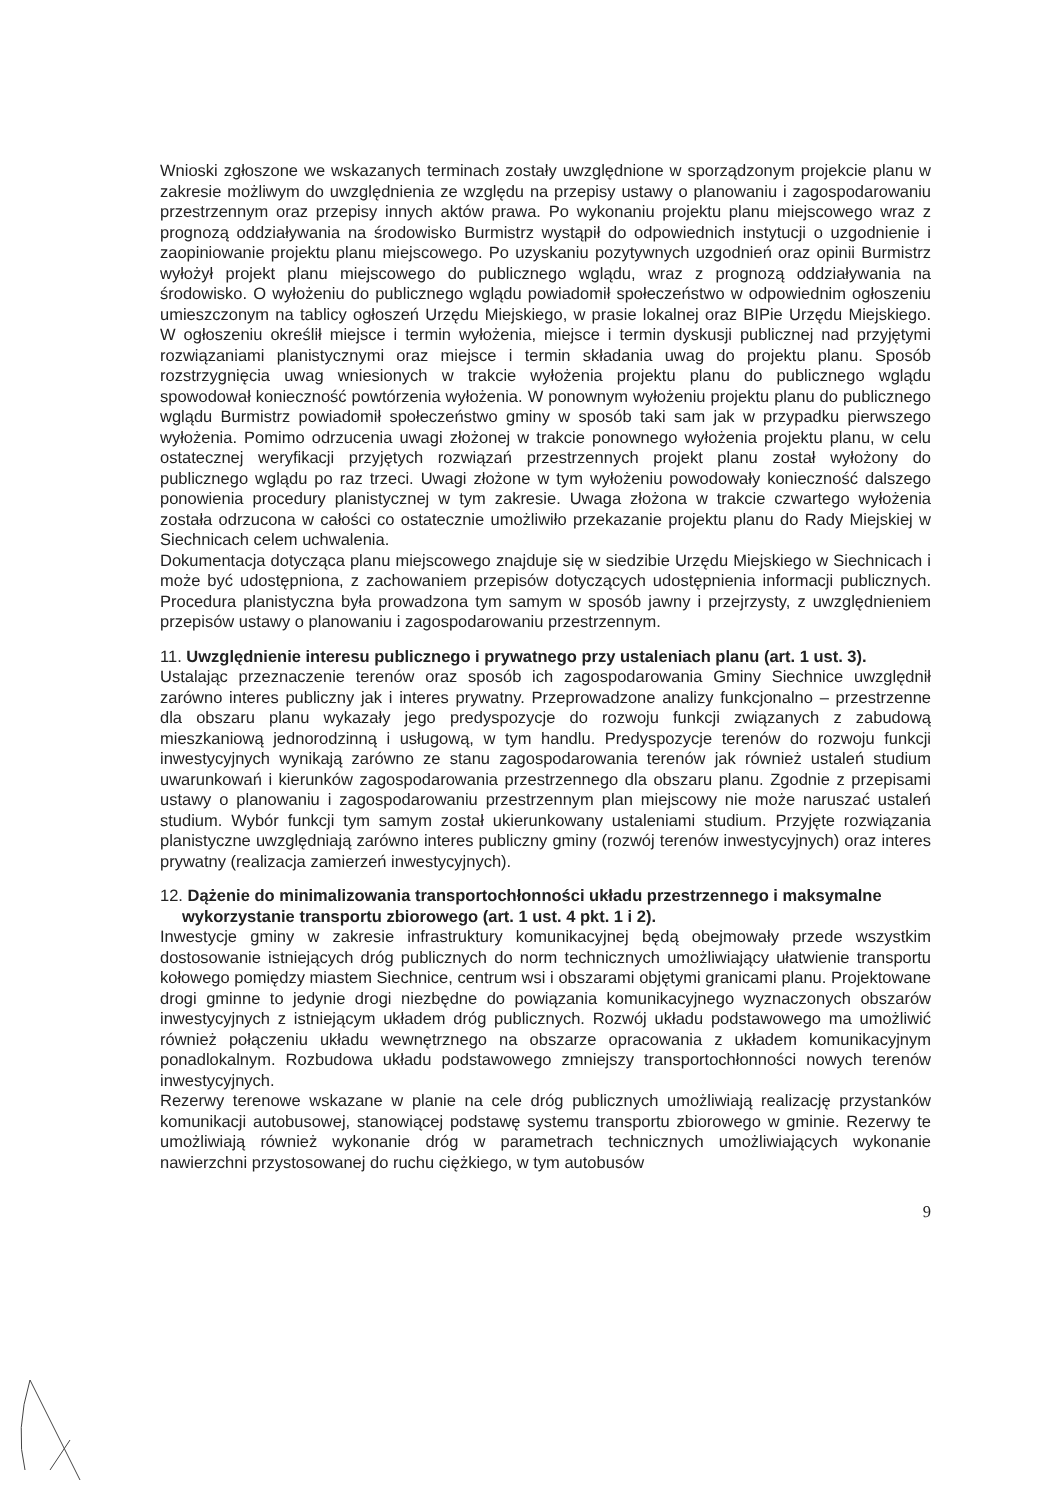Wnioski zgłoszone we wskazanych terminach zostały uwzględnione w sporządzonym projekcie planu w zakresie możliwym do uwzględnienia ze względu na przepisy ustawy o planowaniu i zagospodarowaniu przestrzennym oraz przepisy innych aktów prawa. Po wykonaniu projektu planu miejscowego wraz z prognozą oddziaływania na środowisko Burmistrz wystąpił do odpowiednich instytucji o uzgodnienie i zaopiniowanie projektu planu miejscowego. Po uzyskaniu pozytywnych uzgodnień oraz opinii Burmistrz wyłożył projekt planu miejscowego do publicznego wglądu, wraz z prognozą oddziaływania na środowisko. O wyłożeniu do publicznego wglądu powiadomił społeczeństwo w odpowiednim ogłoszeniu umieszczonym na tablicy ogłoszeń Urzędu Miejskiego, w prasie lokalnej oraz BIPie Urzędu Miejskiego. W ogłoszeniu określił miejsce i termin wyłożenia, miejsce i termin dyskusji publicznej nad przyjętymi rozwiązaniami planistycznymi oraz miejsce i termin składania uwag do projektu planu. Sposób rozstrzygnięcia uwag wniesionych w trakcie wyłożenia projektu planu do publicznego wglądu spowodował konieczność powtórzenia wyłożenia. W ponownym wyłożeniu projektu planu do publicznego wglądu Burmistrz powiadomił społeczeństwo gminy w sposób taki sam jak w przypadku pierwszego wyłożenia. Pomimo odrzucenia uwagi złożonej w trakcie ponownego wyłożenia projektu planu, w celu ostatecznej weryfikacji przyjętych rozwiązań przestrzennych projekt planu został wyłożony do publicznego wglądu po raz trzeci. Uwagi złożone w tym wyłożeniu powodowały konieczność dalszego ponowienia procedury planistycznej w tym zakresie. Uwaga złożona w trakcie czwartego wyłożenia została odrzucona w całości co ostatecznie umożliwiło przekazanie projektu planu do Rady Miejskiej w Siechnicach celem uchwalenia.
Dokumentacja dotycząca planu miejscowego znajduje się w siedzibie Urzędu Miejskiego w Siechnicach i może być udostępniona, z zachowaniem przepisów dotyczących udostępnienia informacji publicznych. Procedura planistyczna była prowadzona tym samym w sposób jawny i przejrzysty, z uwzględnieniem przepisów ustawy o planowaniu i zagospodarowaniu przestrzennym.
11. Uwzględnienie interesu publicznego i prywatnego przy ustaleniach planu (art. 1 ust. 3).
Ustalając przeznaczenie terenów oraz sposób ich zagospodarowania Gminy Siechnice uwzględnił zarówno interes publiczny jak i interes prywatny. Przeprowadzone analizy funkcjonalno – przestrzenne dla obszaru planu wykazały jego predyspozycje do rozwoju funkcji związanych z zabudową mieszkaniową jednorodzinną i usługową, w tym handlu. Predyspozycje terenów do rozwoju funkcji inwestycyjnych wynikają zarówno ze stanu zagospodarowania terenów jak również ustaleń studium uwarunkowań i kierunków zagospodarowania przestrzennego dla obszaru planu. Zgodnie z przepisami ustawy o planowaniu i zagospodarowaniu przestrzennym plan miejscowy nie może naruszać ustaleń studium. Wybór funkcji tym samym został ukierunkowany ustaleniami studium. Przyjęte rozwiązania planistyczne uwzględniają zarówno interes publiczny gminy (rozwój terenów inwestycyjnych) oraz interes prywatny (realizacja zamierzeń inwestycyjnych).
12. Dążenie do minimalizowania transportochłonności układu przestrzennego i maksymalne wykorzystanie transportu zbiorowego (art. 1 ust. 4 pkt. 1 i 2).
Inwestycje gminy w zakresie infrastruktury komunikacyjnej będą obejmowały przede wszystkim dostosowanie istniejących dróg publicznych do norm technicznych umożliwiający ułatwienie transportu kołowego pomiędzy miastem Siechnice, centrum wsi i obszarami objętymi granicami planu. Projektowane drogi gminne to jedynie drogi niezbędne do powiązania komunikacyjnego wyznaczonych obszarów inwestycyjnych z istniejącym układem dróg publicznych. Rozwój układu podstawowego ma umożliwić również połączeniu układu wewnętrznego na obszarze opracowania z układem komunikacyjnym ponadlokalnym. Rozbudowa układu podstawowego zmniejszy transportochłonności nowych terenów inwestycyjnych.
Rezerwy terenowe wskazane w planie na cele dróg publicznych umożliwiają realizację przystanków komunikacji autobusowej, stanowiącej podstawę systemu transportu zbiorowego w gminie. Rezerwy te umożliwiają również wykonanie dróg w parametrach technicznych umożliwiających wykonanie nawierzchni przystosowanej do ruchu ciężkiego, w tym autobusów
9